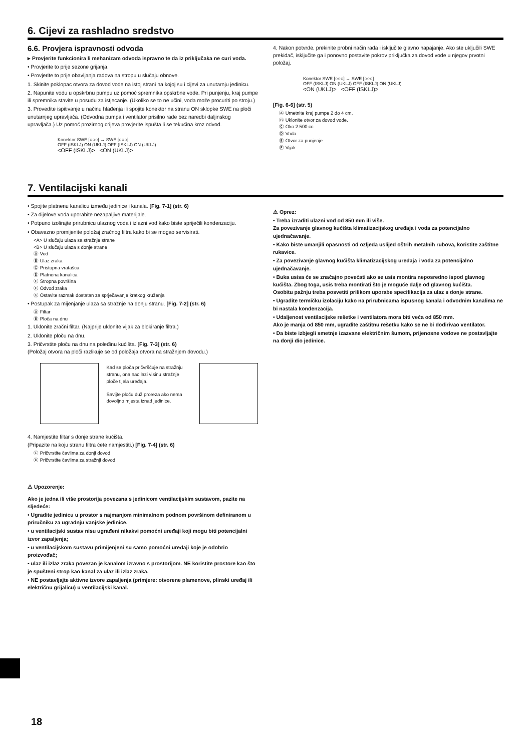6. Cijevi za rashladno sredstvo
6.6. Provjera ispravnosti odvoda
▸ Provjerite funkcionira li mehanizam odvoda ispravno te da iz priključaka ne curi voda.
• Provjerite to prije sezone grijanja.
• Provjerite to prije obavljanja radova na stropu u slučaju obnove.
1. Skinite poklopac otvora za dovod vode na istoj strani na kojoj su i cijevi za unutarnju jedinicu.
2. Napunite vodu u opskrbnu pumpu uz pomoć spremnika opskrbne vode. Pri punjenju, kraj pumpe ili spremnika stavite u posudu za istjecanje. (Ukoliko se to ne učini, voda može procuriti po stroju.)
3. Provedite ispitivanje u načinu hlađenja ili spojite konektor na stranu ON sklopke SWE na ploči unutarnjeg upravljača. (Odvodna pumpa i ventilator prisilno rade bez naredbi daljinskog upravljača.) Uz pomoć prozirnog crijeva provjerite ispušta li se tekućina kroz odvod.
Konektor SWE [○○○] → SWE [○○○]
OFF (ISKLJ) ON (UKLJ) OFF (ISKLJ) ON (UKLJ)
<OFF (ISKLJ)> <ON (UKLJ)>
4. Nakon potvrde, prekinite probni način rada i isključite glavno napajanje. Ako ste uključili SWE prekidač, isključite ga i ponovno postavite pokrov priključka za dovod vode u njegov prvotni položaj.
Konektor SWE [○○○] → SWE [○○○]
OFF (ISKLJ) ON (UKLJ) OFF (ISKLJ) ON (UKLJ)
<ON (UKLJ)> <OFF (ISKLJ)>
[Fig. 6-6] (str. 5)
Ⓐ Umetnite kraj pumpe 2 do 4 cm.
Ⓑ Uklonite otvor za dovod vode.
Ⓒ Oko 2.500 cc
Ⓓ Voda
Ⓔ Otvor za punjenje
Ⓕ Vijak
7. Ventilacijski kanali
• Spojite platnenu kanalicu između jedinice i kanala. [Fig. 7-1] (str. 6)
• Za dijelove voda uporabite nezapaljive materijale.
• Potpuno izolirajte prirubnicu ulaznog voda i izlazni vod kako biste spriječili kondenzaciju.
• Obavezno promijenite položaj zračnog filtra kako bi se mogao servisirati.
<A> U slučaju ulaza sa stražnje strane
<B> U slučaju ulaza s donje strane
Ⓐ Vod
Ⓑ Ulaz zraka
Ⓒ Pristupna vratašca
Ⓓ Platnena kanalica
Ⓔ Stropna površina
Ⓕ Odvod zraka
Ⓖ Ostavite razmak dostatan za sprječavanje kratkog kruženja
• Postupak za mijenjanje ulaza sa stražnje na donju stranu. [Fig. 7-2] (str. 6)
Ⓐ Filtar
Ⓑ Ploča na dnu
1. Uklonite zračni filtar. (Najprije uklonite vijak za blokiranje filtra.)
2. Uklonite ploču na dnu.
3. Pričvrstite ploču na dnu na poleđinu kućišta. [Fig. 7-3] (str. 6)
(Položaj otvora na ploči razlikuje se od položaja otvora na stražnjem dovodu.)
Kad se ploča pričvršćuje na stražnju stranu, ona nadilazi visinu stražnje ploče tijela uređaja.
Savijte ploču duž proreza ako nema dovoljno mjesta iznad jedinice.
4. Namjestite filtar s donje strane kućišta.
(Pripazite na koju stranu filtra ćete namjestiti.) [Fig. 7-4] (str. 6)
Ⓒ Pričvrstite čavlima za donji dovod
Ⓓ Pričvrstite čavlima za stražnji dovod
⚠ Upozorenje:
Ako je jedna ili više prostorija povezana s jedinicom ventilacijskim sustavom, pazite na sljedeće:
• Ugradite jedinicu u prostor s najmanjom minimalnom podnom površinom definiranom u priručniku za ugradnju vanjske jedinice.
• u ventilacijski sustav nisu ugrađeni nikakvi pomoćni uređaji koji mogu biti potencijalni izvor zapaljenja;
• u ventilacijskom sustavu primijenjeni su samo pomoćni uređaji koje je odobrio proizvođač;
• ulaz ili izlaz zraka povezan je kanalom izravno s prostorijom. NE koristite prostore kao što je spušteni strop kao kanal za ulaz ili izlaz zraka.
• NE postavljajte aktivne izvore zapaljenja (primjere: otvorene plamenove, plinski uređaj ili električnu grijalicu) u ventilacijski kanal.
⚠ Oprez:
• Treba izraditi ulazni vod od 850 mm ili više.
Za povezivanje glavnog kućišta klimatizacijskog uređaja i voda za potencijalno ujednačavanje.
• Kako biste umanjili opasnosti od ozljeda uslijed oštrih metalnih rubova, koristite zaštitne rukavice.
• Za povezivanje glavnog kućišta klimatizacijskog uređaja i voda za potencijalno ujednačavanje.
• Buka usisa će se značajno povećati ako se usis montira neposredno ispod glavnog kućišta. Zbog toga, usis treba montirati što je moguće dalje od glavnog kućišta.
Osobitu pažnju treba posvetiti prilikom uporabe specifikacija za ulaz s donje strane.
• Ugradite termičku izolaciju kako na prirubnicama ispusnog kanala i odvodnim kanalima ne bi nastala kondenzacija.
• Udaljenost ventilacijske rešetke i ventilatora mora biti veća od 850 mm.
Ako je manja od 850 mm, ugradite zaštitnu rešetku kako se ne bi dodirivao ventilator.
• Da biste izbjegli smetnje izazvane električnim šumom, prijenosne vodove ne postavljajte na donji dio jedinice.
18